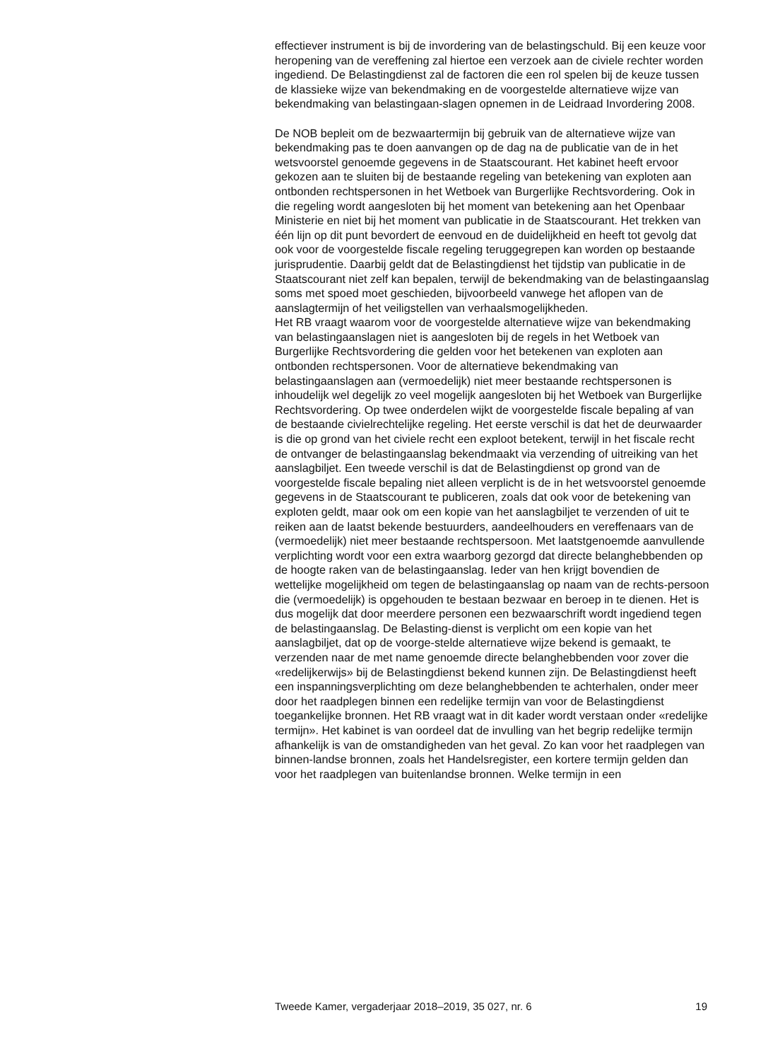effectiever instrument is bij de invordering van de belastingschuld. Bij een keuze voor heropening van de vereffening zal hiertoe een verzoek aan de civiele rechter worden ingediend. De Belastingdienst zal de factoren die een rol spelen bij de keuze tussen de klassieke wijze van bekendmaking en de voorgestelde alternatieve wijze van bekendmaking van belastingaan-slagen opnemen in de Leidraad Invordering 2008.
De NOB bepleit om de bezwaartermijn bij gebruik van de alternatieve wijze van bekendmaking pas te doen aanvangen op de dag na de publicatie van de in het wetsvoorstel genoemde gegevens in de Staatscourant. Het kabinet heeft ervoor gekozen aan te sluiten bij de bestaande regeling van betekening van exploten aan ontbonden rechtspersonen in het Wetboek van Burgerlijke Rechtsvordering. Ook in die regeling wordt aangesloten bij het moment van betekening aan het Openbaar Ministerie en niet bij het moment van publicatie in de Staatscourant. Het trekken van één lijn op dit punt bevordert de eenvoud en de duidelijkheid en heeft tot gevolg dat ook voor de voorgestelde fiscale regeling teruggegrepen kan worden op bestaande jurisprudentie. Daarbij geldt dat de Belastingdienst het tijdstip van publicatie in de Staatscourant niet zelf kan bepalen, terwijl de bekendmaking van de belastingaanslag soms met spoed moet geschieden, bijvoorbeeld vanwege het aflopen van de aanslagtermijn of het veiligstellen van verhaalsmogelijkheden.
Het RB vraagt waarom voor de voorgestelde alternatieve wijze van bekendmaking van belastingaanslagen niet is aangesloten bij de regels in het Wetboek van Burgerlijke Rechtsvordering die gelden voor het betekenen van exploten aan ontbonden rechtspersonen. Voor de alternatieve bekendmaking van belastingaanslagen aan (vermoedelijk) niet meer bestaande rechtspersonen is inhoudelijk wel degelijk zo veel mogelijk aangesloten bij het Wetboek van Burgerlijke Rechtsvordering. Op twee onderdelen wijkt de voorgestelde fiscale bepaling af van de bestaande civielrechtelijke regeling. Het eerste verschil is dat het de deurwaarder is die op grond van het civiele recht een exploot betekent, terwijl in het fiscale recht de ontvanger de belastingaanslag bekendmaakt via verzending of uitreiking van het aanslagbiljet. Een tweede verschil is dat de Belastingdienst op grond van de voorgestelde fiscale bepaling niet alleen verplicht is de in het wetsvoorstel genoemde gegevens in de Staatscourant te publiceren, zoals dat ook voor de betekening van exploten geldt, maar ook om een kopie van het aanslagbiljet te verzenden of uit te reiken aan de laatst bekende bestuurders, aandeelhouders en vereffenaars van de (vermoedelijk) niet meer bestaande rechtspersoon. Met laatstgenoemde aanvullende verplichting wordt voor een extra waarborg gezorgd dat directe belanghebbenden op de hoogte raken van de belastingaanslag. Ieder van hen krijgt bovendien de wettelijke mogelijkheid om tegen de belastingaanslag op naam van de rechts-persoon die (vermoedelijk) is opgehouden te bestaan bezwaar en beroep in te dienen. Het is dus mogelijk dat door meerdere personen een bezwaarschrift wordt ingediend tegen de belastingaanslag. De Belasting-dienst is verplicht om een kopie van het aanslagbiljet, dat op de voorge-stelde alternatieve wijze bekend is gemaakt, te verzenden naar de met name genoemde directe belanghebbenden voor zover die «redelijkerwijs» bij de Belastingdienst bekend kunnen zijn. De Belastingdienst heeft een inspanningsverplichting om deze belanghebbenden te achterhalen, onder meer door het raadplegen binnen een redelijke termijn van voor de Belastingdienst toegankelijke bronnen. Het RB vraagt wat in dit kader wordt verstaan onder «redelijke termijn». Het kabinet is van oordeel dat de invulling van het begrip redelijke termijn afhankelijk is van de omstandigheden van het geval. Zo kan voor het raadplegen van binnen-landse bronnen, zoals het Handelsregister, een kortere termijn gelden dan voor het raadplegen van buitenlandse bronnen. Welke termijn in een
Tweede Kamer, vergaderjaar 2018–2019, 35 027, nr. 6 19